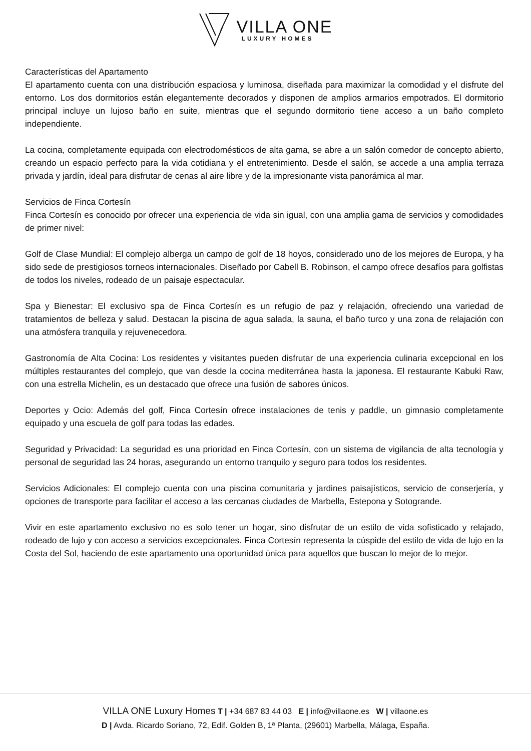VILLA ONE
LUXURY HOMES
Características del Apartamento
El apartamento cuenta con una distribución espaciosa y luminosa, diseñada para maximizar la comodidad y el disfrute del entorno. Los dos dormitorios están elegantemente decorados y disponen de amplios armarios empotrados. El dormitorio principal incluye un lujoso baño en suite, mientras que el segundo dormitorio tiene acceso a un baño completo independiente.
La cocina, completamente equipada con electrodomésticos de alta gama, se abre a un salón comedor de concepto abierto, creando un espacio perfecto para la vida cotidiana y el entretenimiento. Desde el salón, se accede a una amplia terraza privada y jardín, ideal para disfrutar de cenas al aire libre y de la impresionante vista panorámica al mar.
Servicios de Finca Cortesín
Finca Cortesín es conocido por ofrecer una experiencia de vida sin igual, con una amplia gama de servicios y comodidades de primer nivel:
Golf de Clase Mundial: El complejo alberga un campo de golf de 18 hoyos, considerado uno de los mejores de Europa, y ha sido sede de prestigiosos torneos internacionales. Diseñado por Cabell B. Robinson, el campo ofrece desafíos para golfistas de todos los niveles, rodeado de un paisaje espectacular.
Spa y Bienestar: El exclusivo spa de Finca Cortesín es un refugio de paz y relajación, ofreciendo una variedad de tratamientos de belleza y salud. Destacan la piscina de agua salada, la sauna, el baño turco y una zona de relajación con una atmósfera tranquila y rejuvenecedora.
Gastronomía de Alta Cocina: Los residentes y visitantes pueden disfrutar de una experiencia culinaria excepcional en los múltiples restaurantes del complejo, que van desde la cocina mediterránea hasta la japonesa. El restaurante Kabuki Raw, con una estrella Michelin, es un destacado que ofrece una fusión de sabores únicos.
Deportes y Ocio: Además del golf, Finca Cortesín ofrece instalaciones de tenis y paddle, un gimnasio completamente equipado y una escuela de golf para todas las edades.
Seguridad y Privacidad: La seguridad es una prioridad en Finca Cortesín, con un sistema de vigilancia de alta tecnología y personal de seguridad las 24 horas, asegurando un entorno tranquilo y seguro para todos los residentes.
Servicios Adicionales: El complejo cuenta con una piscina comunitaria y jardines paisajísticos, servicio de conserjería, y opciones de transporte para facilitar el acceso a las cercanas ciudades de Marbella, Estepona y Sotogrande.
Vivir en este apartamento exclusivo no es solo tener un hogar, sino disfrutar de un estilo de vida sofisticado y relajado, rodeado de lujo y con acceso a servicios excepcionales. Finca Cortesín representa la cúspide del estilo de vida de lujo en la Costa del Sol, haciendo de este apartamento una oportunidad única para aquellos que buscan lo mejor de lo mejor.
VILLA ONE Luxury Homes T | +34 687 83 44 03 E | info@villaone.es W | villaone.es
D | Avda. Ricardo Soriano, 72, Edif. Golden B, 1ª Planta, (29601) Marbella, Málaga, España.